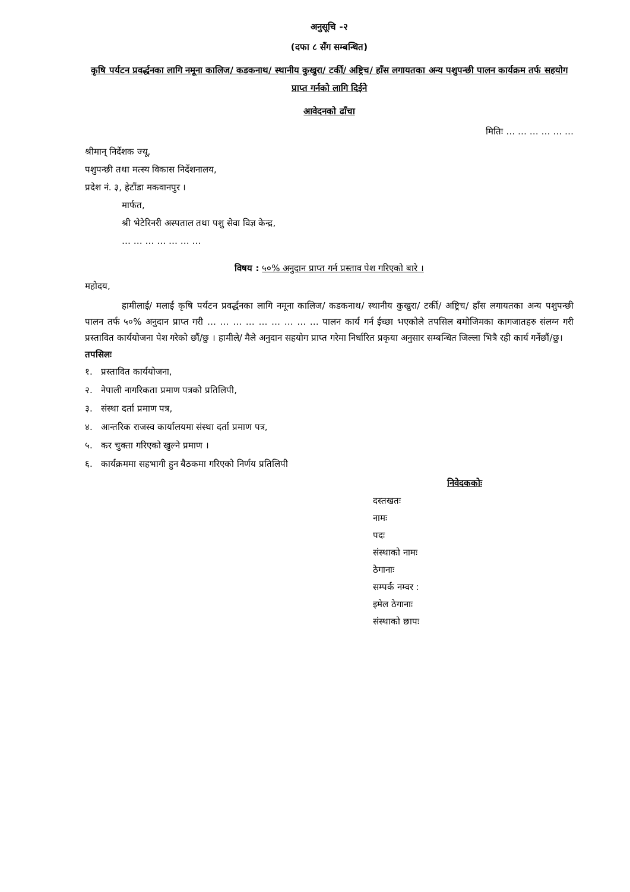अनुसूचि -२
(दफा ८ सँग सम्बन्धित)
कृषि पर्यटन प्रवर्द्धनका लागि नमूना कालिज/ कडकनाथ/ स्थानीय कुखुरा/ टर्की/ अष्ट्रिच/ हाँस लगायतका अन्य पशुपन्छी पालन कार्यक्रम तर्फ सहयोग प्राप्त गर्नको लागि दिईने
आवेदनको ढाँचा
मितिः … … … … … …
श्रीमान् निर्देशक ज्यू,
पशुपन्छी तथा मत्स्य विकास निर्देशनालय,
प्रदेश नं. ३, हेटौंडा मकवानपुर ।
मार्फत,
श्री भेटेरिनरी अस्पताल तथा पशु सेवा विज्ञ केन्द्र,
… … … … … … …
विषय : ५०% अनुदान प्राप्त गर्न प्रस्ताव पेश गरिएको बारे ।
महोदय,
हामीलाई/ मलाई कृषि पर्यटन प्रवर्द्धनका लागि नमूना कालिज/ कडकनाथ/ स्थानीय कुखुरा/ टर्की/ अष्ट्रिच/ हाँस लगायतका अन्य पशुपन्छी पालन तर्फ ५०% अनुदान प्राप्त गरी … … … … … … … … … पालन कार्य गर्न ईच्छा भएकोले तपसिल बमोजिमका कागजातहरु संलग्न गरी प्रस्तावित कार्ययोजना पेश गरेको छौं/छु । हामीले/ मैले अनुदान सहयोग प्राप्त गरेमा निर्धारित प्रकृया अनुसार सम्बन्धित जिल्ला भित्रै रही कार्य गर्नेछौं/छु।
तपसिलः
१. प्रस्तावित कार्ययोजना,
२. नेपाली नागरिकता प्रमाण पत्रको प्रतिलिपी,
३. संस्था दर्ता प्रमाण पत्र,
४. आन्तरिक राजस्व कार्यालयमा संस्था दर्ता प्रमाण पत्र,
५. कर चुक्ता गरिएको खुल्ने प्रमाण ।
६. कार्यक्रममा सहभागी हुन बैठकमा गरिएको निर्णय प्रतिलिपी
निवेदककोः
दस्तखतः
नामः
पदः
संस्थाको नामः
ठेगानाः
सम्पर्क नम्वर :
इमेल ठेगानाः
संस्थाको छापः